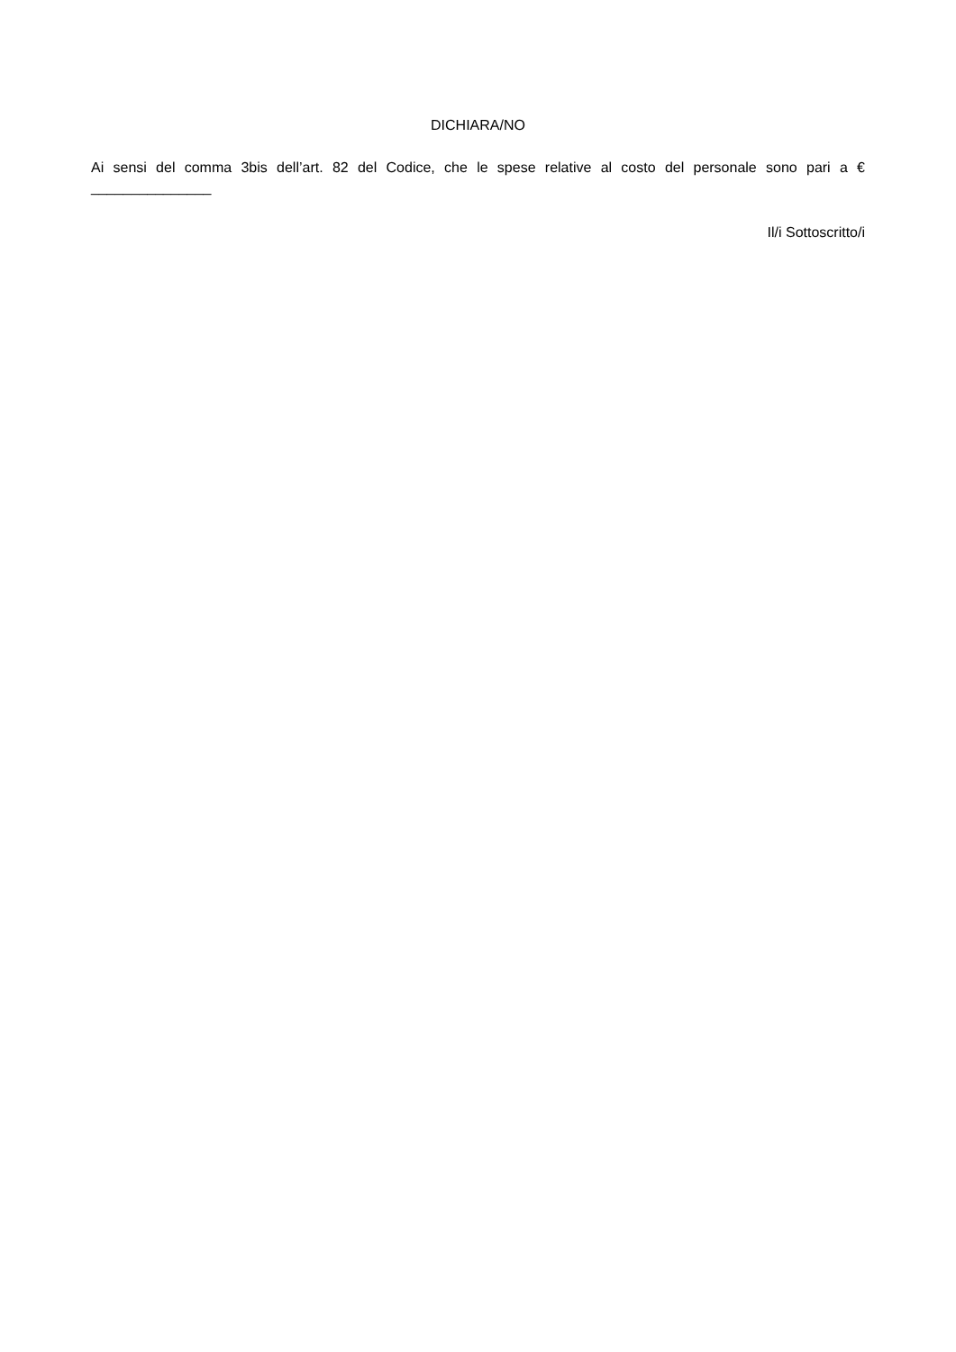DICHIARA/NO
Ai sensi del comma 3bis dell’art. 82 del Codice, che le spese relative al costo del personale sono pari a € _______________
Il/i Sottoscritto/i